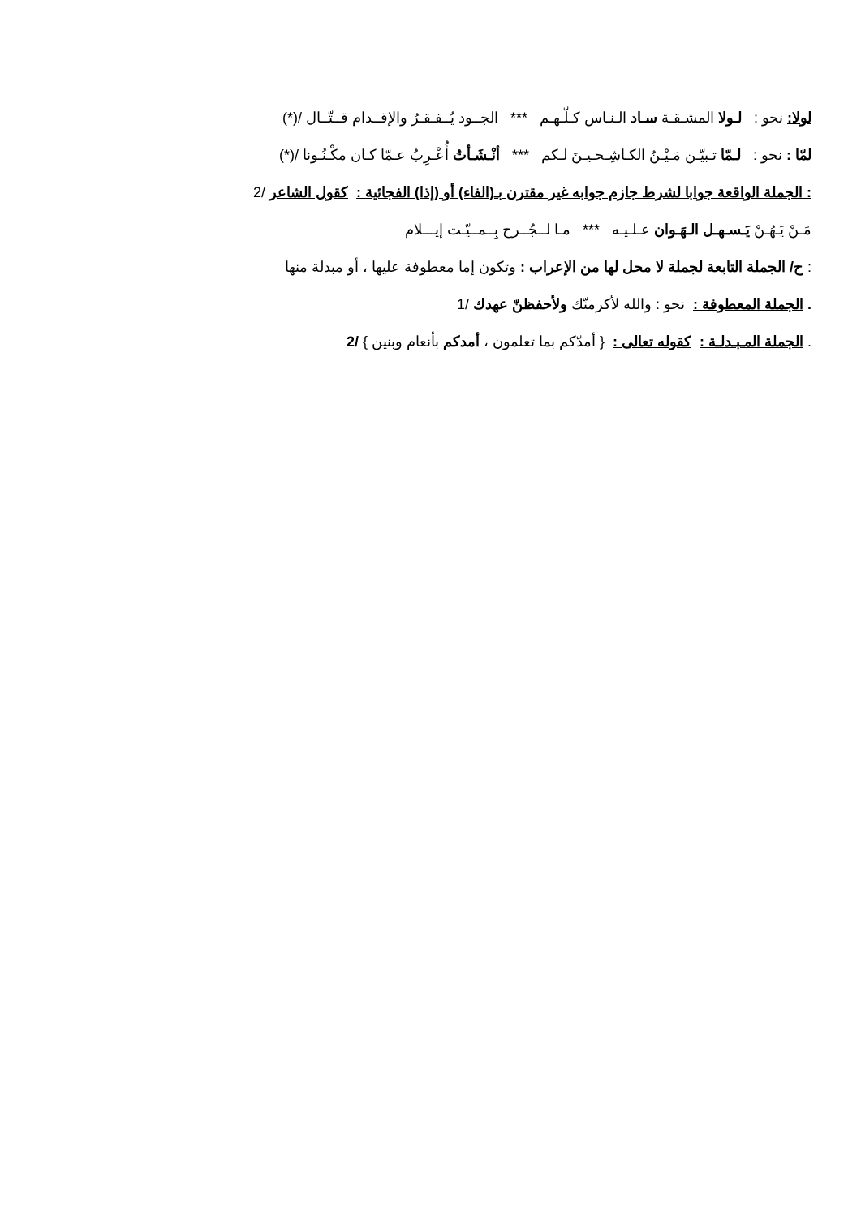لولا: نحو : لـولا المشـقـة سـاد الـنـاس كـلّـهـم *** الجــود يُــفـقـرُ والإقــدام قــتّــال /(*)
لمّا : نحو : لـمّا تـبيّـن مَـيْـنُ الكـاشِـحـيـنَ لـكم *** أنْـشَـأتُ أُعْـرِبُ عـمّا كـان مكْـنُـونا /(*)
: الجملة الواقعة جوابا لشرط جازم جوابه غير مقترن بـ(الفاء) أو (إذا) الفجائية : كقول الشاعر /2
مَـنْ يَـهُـنْ يَـسـهـل الـهَـوان عـلـيـه *** مـا لــجُــرح بِــمــيّـت إيـــلام
: ح/ الجملة التابعة لجملة لا محل لها من الإعراب : وتكون إما معطوفة عليها ، أو مبدلة منها
. الجملة المعطوفة : نحو : والله لأكرمنّك ولأحفظنّ عهدك /1
. الجملة المـبـدلـة : كقوله تعالى : { أمدّكم بما تعلمون ، أمدكم بأنعام وبنين } /2